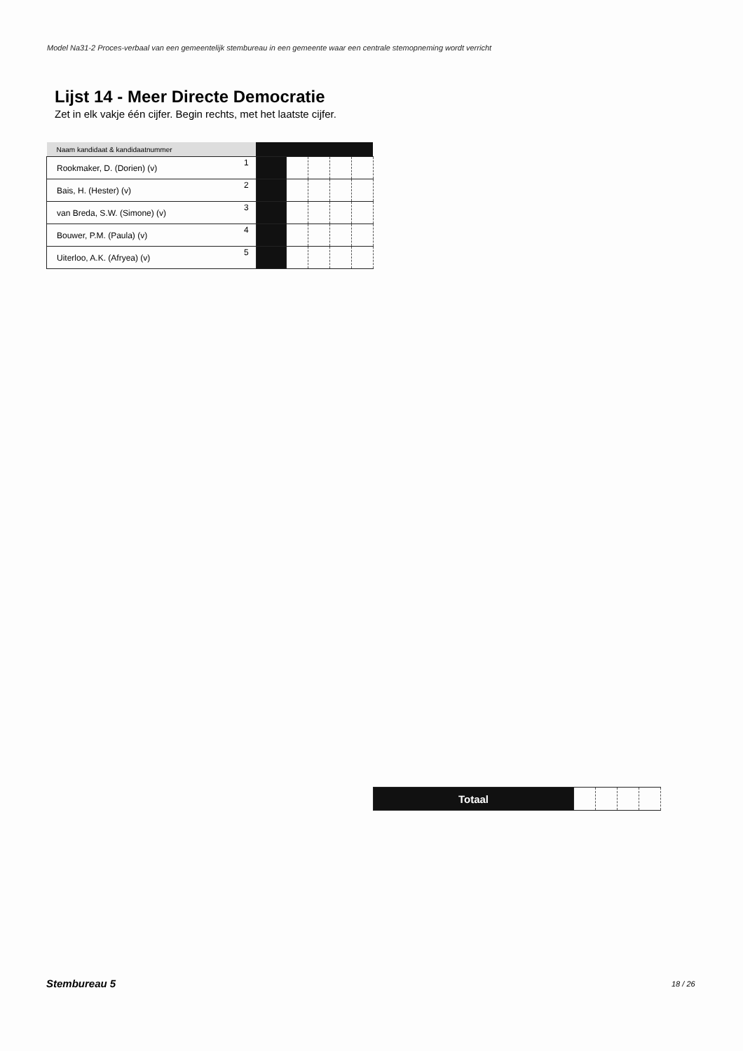Model Na31-2 Proces-verbaal van een gemeentelijk stembureau in een gemeente waar een centrale stemopneming wordt verricht
Lijst 14 - Meer Directe Democratie
Zet in elk vakje één cijfer. Begin rechts, met het laatste cijfer.
| Naam kandidaat & kandidaatnummer | | | | | | |
| --- | --- | --- | --- | --- | --- | --- |
| Rookmaker, D. (Dorien) (v) | 1 | | | | | |
| Bais, H. (Hester) (v) | 2 | | | | | |
| van Breda, S.W. (Simone) (v) | 3 | | | | | |
| Bouwer, P.M. (Paula) (v) | 4 | | | | | |
| Uiterloo, A.K. (Afryea) (v) | 5 | | | | | |
| Totaal | | | | |
Stembureau 5 18 / 26